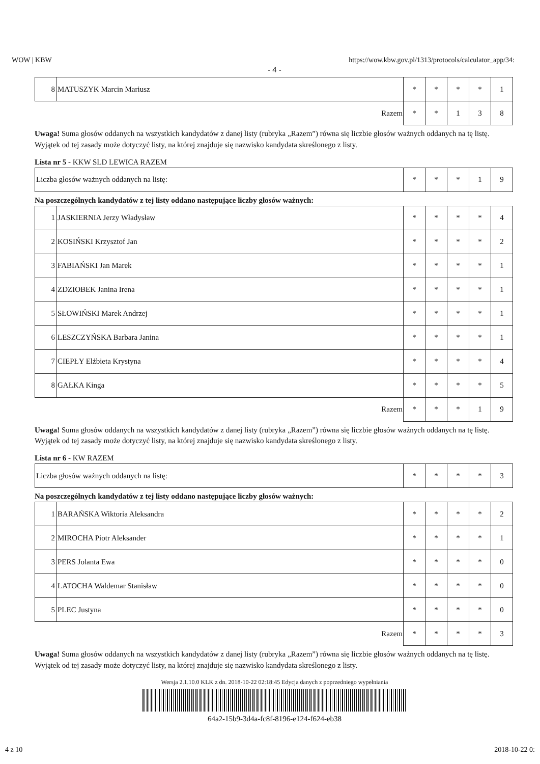WOW | KBW https://wow.kbw.gov.pl/1313/protocols/calculator_app/34:
- 4 -
| 8 | MATUSZYK Marcin Mariusz | * | * | * | * | 1 |
| Razem | | * | * | 1 | 3 | 8 |
Uwaga! Suma głosów oddanych na wszystkich kandydatów z danej listy (rubryka „Razem”) równa się liczbie głosów ważnych oddanych na tę listę. Wyjątek od tej zasady może dotyczyć listy, na której znajduje się nazwisko kandydata skreślonego z listy.
Lista nr 5 - KKW SLD LEWICA RAZEM
| Liczba głosów ważnych oddanych na listę: | * | * | * | 1 | 9 |
Na poszczególnych kandydatów z tej listy oddano następujące liczby głosów ważnych:
| 1 | JASKIERNIA Jerzy Władysław | * | * | * | * | 4 |
| 2 | KOSIŃSKI Krzysztof Jan | * | * | * | * | 2 |
| 3 | FABIAŃSKI Jan Marek | * | * | * | * | 1 |
| 4 | ZDZIOBEK Janina Irena | * | * | * | * | 1 |
| 5 | SŁOWIŃSKI Marek Andrzej | * | * | * | * | 1 |
| 6 | LESZCZYŃSKA Barbara Janina | * | * | * | * | 1 |
| 7 | CIEPŁY Elżbieta Krystyna | * | * | * | * | 4 |
| 8 | GAŁKA Kinga | * | * | * | * | 5 |
| Razem | | * | * | * | 1 | 9 |
Uwaga! Suma głosów oddanych na wszystkich kandydatów z danej listy (rubryka „Razem”) równa się liczbie głosów ważnych oddanych na tę listę. Wyjątek od tej zasady może dotyczyć listy, na której znajduje się nazwisko kandydata skreślonego z listy.
Lista nr 6 - KW RAZEM
| Liczba głosów ważnych oddanych na listę: | * | * | * | * | 3 |
Na poszczególnych kandydatów z tej listy oddano następujące liczby głosów ważnych:
| 1 | BARAŃSKA Wiktoria Aleksandra | * | * | * | * | 2 |
| 2 | MIROCHA Piotr Aleksander | * | * | * | * | 1 |
| 3 | PERS Jolanta Ewa | * | * | * | * | 0 |
| 4 | LATOCHA Waldemar Stanisław | * | * | * | * | 0 |
| 5 | PLEC Justyna | * | * | * | * | 0 |
| Razem | | * | * | * | * | 3 |
Uwaga! Suma głosów oddanych na wszystkich kandydatów z danej listy (rubryka „Razem”) równa się liczbie głosów ważnych oddanych na tę listę. Wyjątek od tej zasady może dotyczyć listy, na której znajduje się nazwisko kandydata skreślonego z listy.
Wersja 2.1.10.0 KLK z dn. 2018-10-22 02:18:45 Edycja danych z poprzedniego wypełniania
64a2-15b9-3d4a-fc8f-8196-e124-f624-eb38
4 z 10 2018-10-22 0: